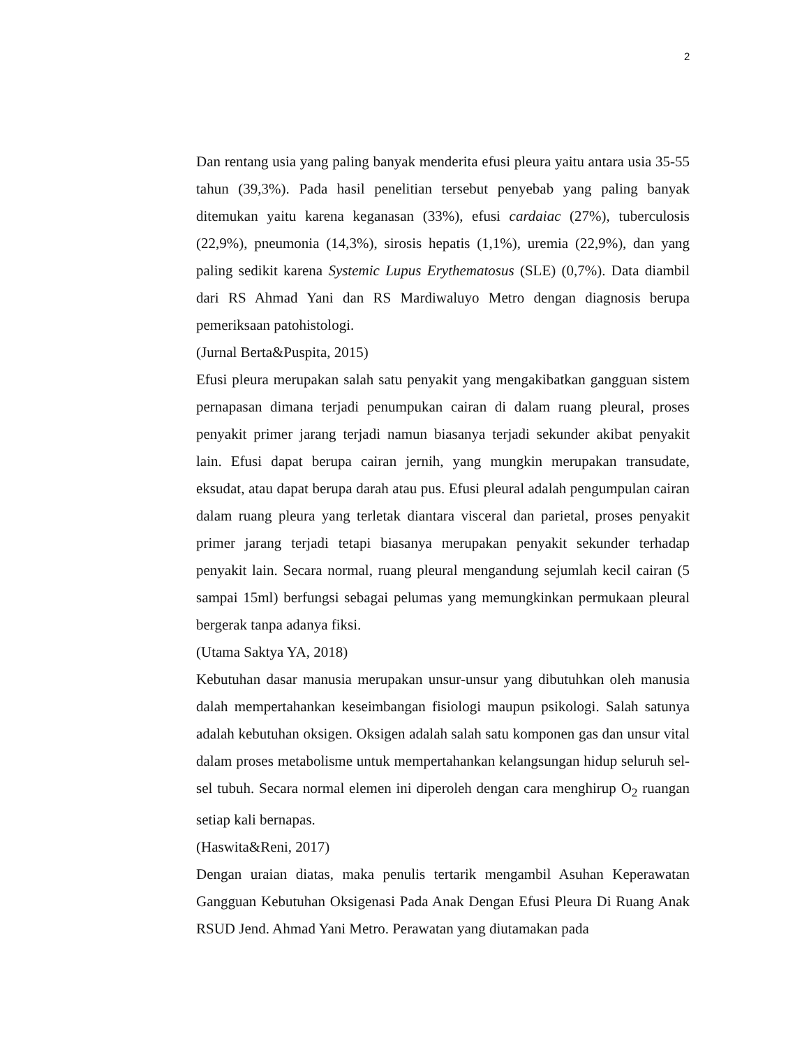2
Dan rentang usia yang paling banyak menderita efusi pleura yaitu antara usia 35-55 tahun (39,3%). Pada hasil penelitian tersebut penyebab yang paling banyak ditemukan yaitu karena keganasan (33%), efusi cardaiac (27%), tuberculosis (22,9%), pneumonia (14,3%), sirosis hepatis (1,1%), uremia (22,9%), dan yang paling sedikit karena Systemic Lupus Erythematosus (SLE) (0,7%). Data diambil dari RS Ahmad Yani dan RS Mardiwaluyo Metro dengan diagnosis berupa pemeriksaan patohistologi.
(Jurnal Berta&Puspita, 2015)
Efusi pleura merupakan salah satu penyakit yang mengakibatkan gangguan sistem pernapasan dimana terjadi penumpukan cairan di dalam ruang pleural, proses penyakit primer jarang terjadi namun biasanya terjadi sekunder akibat penyakit lain. Efusi dapat berupa cairan jernih, yang mungkin merupakan transudate, eksudat, atau dapat berupa darah atau pus. Efusi pleural adalah pengumpulan cairan dalam ruang pleura yang terletak diantara visceral dan parietal, proses penyakit primer jarang terjadi tetapi biasanya merupakan penyakit sekunder terhadap penyakit lain. Secara normal, ruang pleural mengandung sejumlah kecil cairan (5 sampai 15ml) berfungsi sebagai pelumas yang memungkinkan permukaan pleural bergerak tanpa adanya fiksi.
(Utama Saktya YA, 2018)
Kebutuhan dasar manusia merupakan unsur-unsur yang dibutuhkan oleh manusia dalah mempertahankan keseimbangan fisiologi maupun psikologi. Salah satunya adalah kebutuhan oksigen. Oksigen adalah salah satu komponen gas dan unsur vital dalam proses metabolisme untuk mempertahankan kelangsungan hidup seluruh sel-sel tubuh. Secara normal elemen ini diperoleh dengan cara menghirup O<sub>2</sub> ruangan setiap kali bernapas.
(Haswita&Reni, 2017)
Dengan uraian diatas, maka penulis tertarik mengambil Asuhan Keperawatan Gangguan Kebutuhan Oksigenasi Pada Anak Dengan Efusi Pleura Di Ruang Anak RSUD Jend. Ahmad Yani Metro. Perawatan yang diutamakan pada